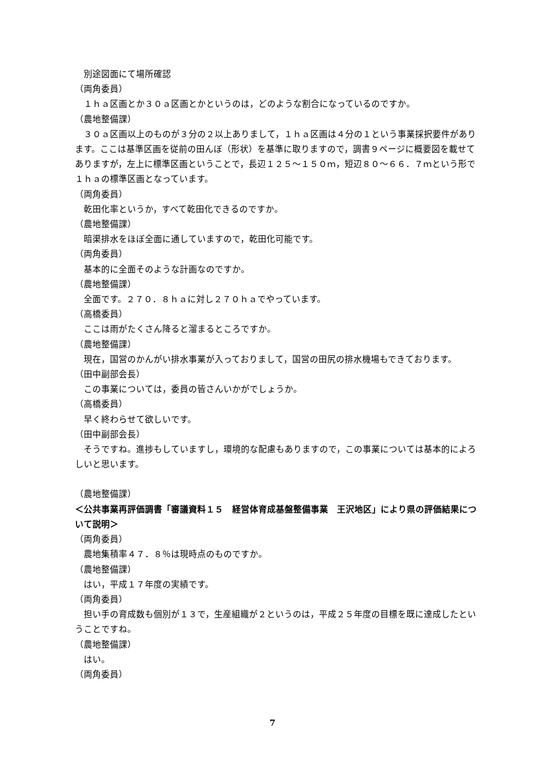別途図面にて場所確認
（両角委員）
１ｈａ区画とか３０ａ区画とかというのは，どのような割合になっているのですか。
（農地整備課）
３０ａ区画以上のものが３分の２以上ありまして，１ｈａ区画は４分の１という事業採択要件があります。ここは基準区画を従前の田んぼ（形状）を基準に取りますので，調書９ページに概要図を載せてありますが，左上に標準区画ということで，長辺１２５～１５０ｍ，短辺８０～６６．７ｍという形で１ｈａの標準区画となっています。
（両角委員）
乾田化率というか，すべて乾田化できるのですか。
（農地整備課）
暗渠排水をほぼ全面に通していますので，乾田化可能です。
（両角委員）
基本的に全面そのような計画なのですか。
（農地整備課）
全面です。２７０．８ｈａに対し２７０ｈａでやっています。
（高橋委員）
ここは雨がたくさん降ると溜まるところですか。
（農地整備課）
現在，国営のかんがい排水事業が入っておりまして，国営の田尻の排水機場もできております。
（田中副部会長）
この事業については，委員の皆さんいかがでしょうか。
（高橋委員）
早く終わらせて欲しいです。
（田中副部会長）
そうですね。進捗もしていますし，環境的な配慮もありますので，この事業については基本的によろしいと思います。
（農地整備課）
＜公共事業再評価調書「審議資料１５　経営体育成基盤整備事業　王沢地区」により県の評価結果について説明＞
（両角委員）
農地集積率４７．８％は現時点のものですか。
（農地整備課）
はい，平成１７年度の実績です。
（両角委員）
担い手の育成数も個別が１３で，生産組織が２というのは，平成２５年度の目標を既に達成したということですね。
（農地整備課）
はい。
（両角委員）
7